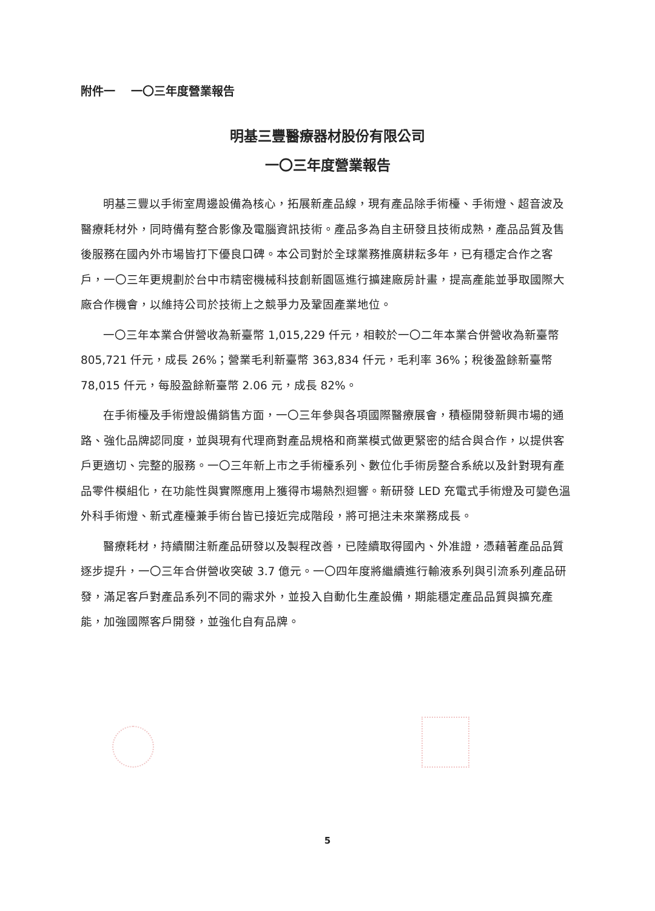附件一　 一〇三年度營業報告
明基三豐醫療器材股份有限公司
一〇三年度營業報告
明基三豐以手術室周邊設備為核心，拓展新產品線，現有產品除手術檯、手術燈、超音波及醫療耗材外，同時備有整合影像及電腦資訊技術。產品多為自主研發且技術成熟，產品品質及售後服務在國內外市場皆打下優良口碑。本公司對於全球業務推廣耕耘多年，已有穩定合作之客戶，一〇三年更規劃於台中市精密機械科技創新園區進行擴建廠房計畫，提高產能並爭取國際大廠合作機會，以維持公司於技術上之競爭力及鞏固產業地位。
一〇三年本業合併營收為新臺幣 1,015,229 仟元，相較於一〇二年本業合併營收為新臺幣 805,721 仟元，成長 26%；營業毛利新臺幣 363,834 仟元，毛利率 36%；稅後盈餘新臺幣 78,015 仟元，每股盈餘新臺幣 2.06 元，成長 82%。
在手術檯及手術燈設備銷售方面，一〇三年參與各項國際醫療展會，積極開發新興市場的通路、強化品牌認同度，並與現有代理商對產品規格和商業模式做更緊密的結合與合作，以提供客戶更適切、完整的服務。一〇三年新上市之手術檯系列、數位化手術房整合系統以及針對現有產品零件模組化，在功能性與實際應用上獲得市場熱烈迴響。新研發 LED 充電式手術燈及可變色溫外科手術燈、新式產檯兼手術台皆已接近完成階段，將可挹注未來業務成長。
醫療耗材，持續關注新產品研發以及製程改善，已陸續取得國內、外准證，憑藉著產品品質逐步提升，一〇三年合併營收突破 3.7 億元。一〇四年度將繼續進行輸液系列與引流系列產品研發，滿足客戶對產品系列不同的需求外，並投入自動化生產設備，期能穩定產品品質與擴充產能，加強國際客戶開發，並強化自有品牌。
5